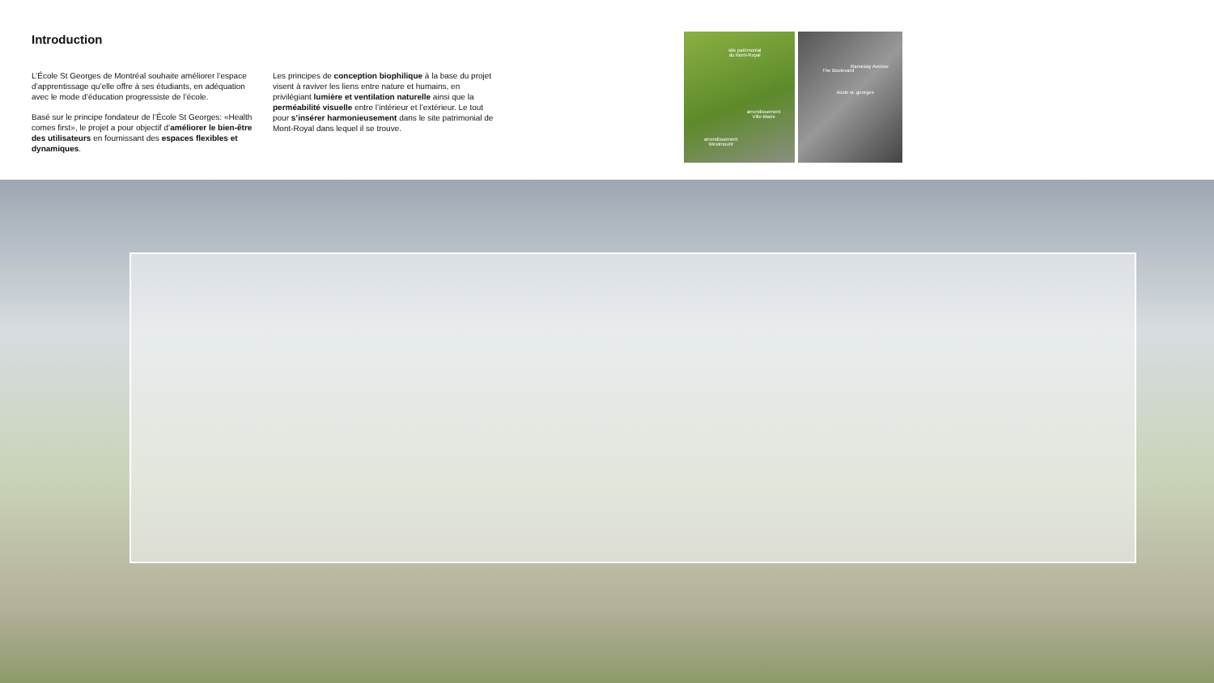Introduction
L’École St Georges de Montréal souhaite améliorer l’espace d’apprentissage qu’elle offre à ses étudiants, en adéquation avec le mode d’éducation progressiste de l’école.
Basé sur le principe fondateur de l’École St Georges: «Health comes first», le projet a pour objectif d’améliorer le bien-être des utilisateurs en fournissant des espaces flexibles et dynamiques.
Les principes de conception biophilique à la base du projet visent à raviver les liens entre nature et humains, en privilégiant lumière et ventilation naturelle ainsi que la perméabilité visuelle entre l’intérieur et l’extérieur. Le tout pour s’insérer harmonieusement dans le site patrimonial de Mont-Royal dans lequel il se trouve.
site patrimonial
du Mont-Royal
arrondissement
Ville-Marie
arrondissement
Westmount
The Boulevard
Ramezay Avenue
école st. georges